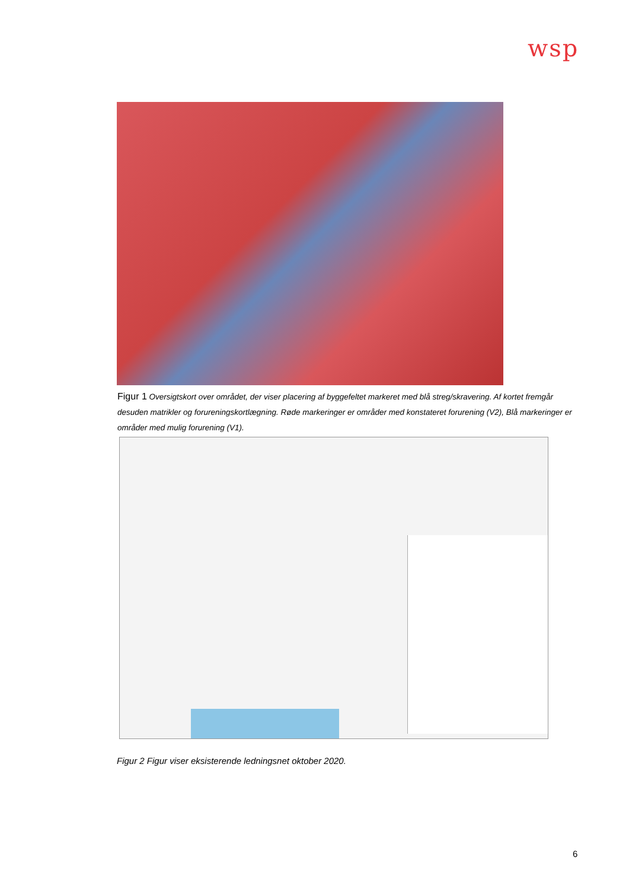wsp
Figur 1 Oversigtskort over området, der viser placering af byggefeltet markeret med blå streg/skravering. Af kortet fremgår desuden matrikler og forureningskortlægning. Røde markeringer er områder med konstateret forurening (V2), Blå markeringer er områder med mulig forurening (V1).
Figur 2 Figur viser eksisterende ledningsnet oktober 2020.
6